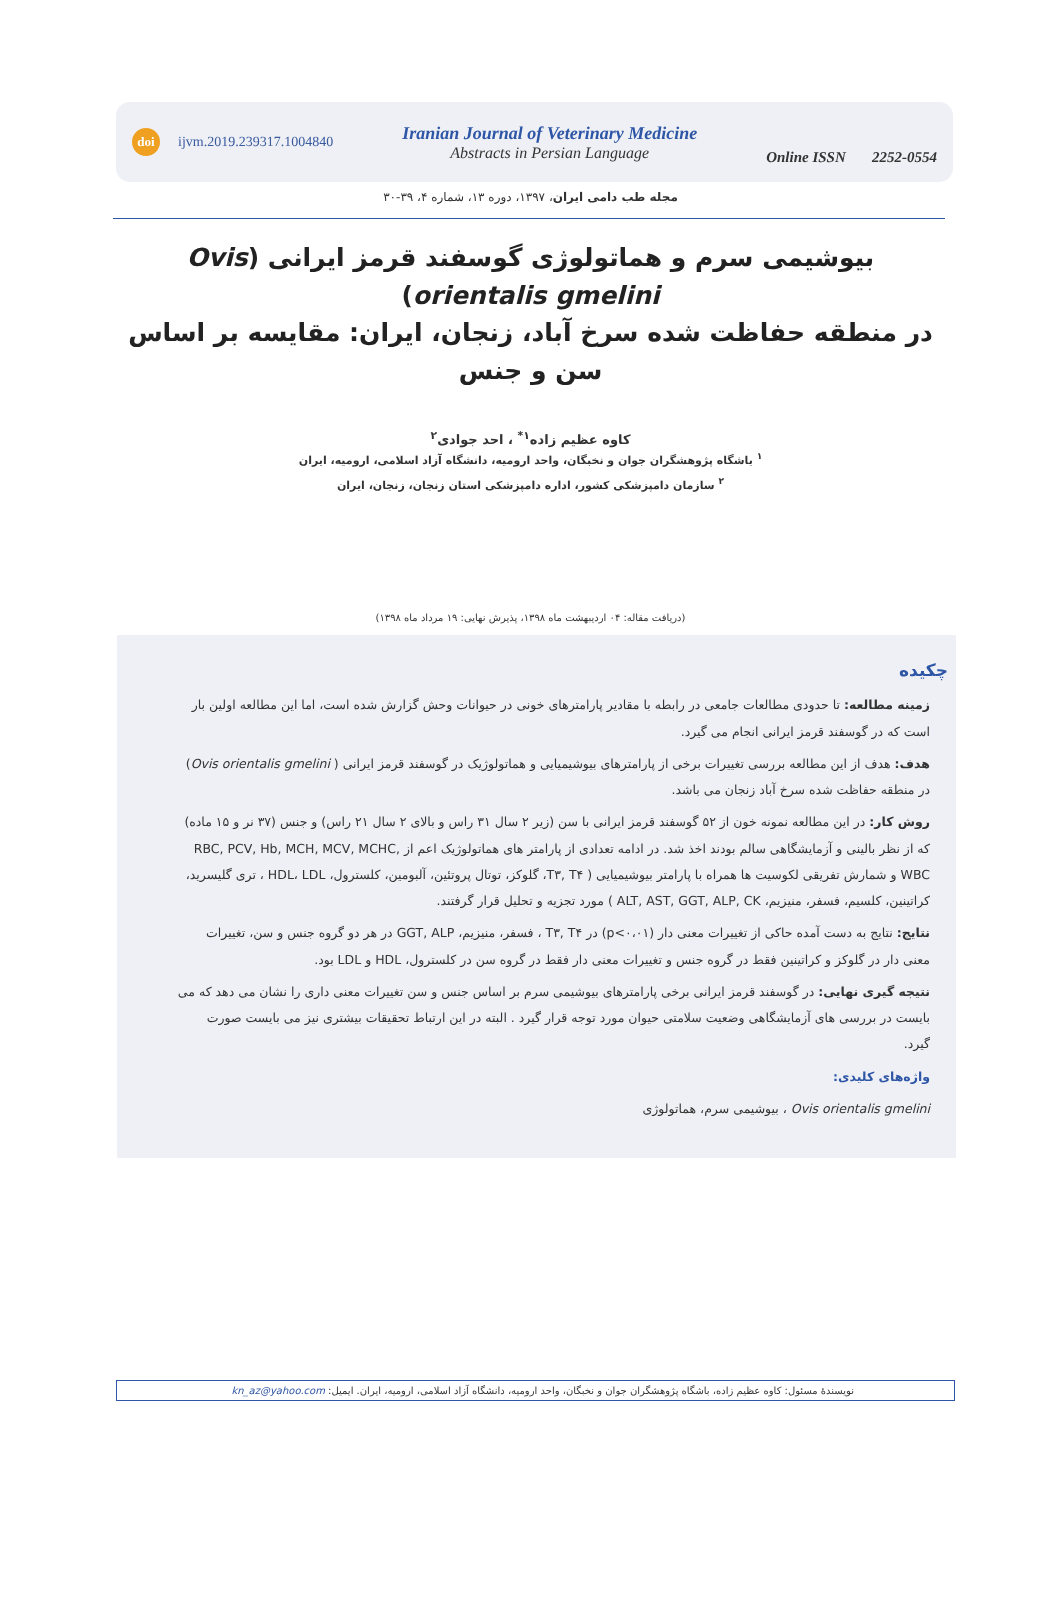doi ijvm.2019.239317.1004840
Iranian Journal of Veterinary Medicine
Abstracts in Persian Language
Online ISSN 2252-0554
مجله طب دامی ایران، ۱۳۹۷، دوره ۱۳، شماره ۴، ۳۹-۳۰
بیوشیمی سرم و هماتولوژی گوسفند قرمز ایرانی (Ovis orientalis gmelini)
در منطقه حفاظت شده سرخ آباد، زنجان، ایران: مقایسه بر اساس سن و جنس
کاوه عظیم زاده<sup>۱*</sup> ، احد جوادی<sup>۲</sup>
<sup>۱</sup> باشگاه پژوهشگران جوان و نخبگان، واحد ارومیه، دانشگاه آزاد اسلامی، ارومیه، ایران
<sup>۲</sup> سازمان دامپزشکی کشور، اداره دامپزشکی استان زنجان، زنجان، ایران
(دریافت مقاله: ۰۴ اردیبهشت ماه ۱۳۹۸، پذیرش نهایی: ۱۹ مرداد ماه ۱۳۹۸)
چکیده
زمینه مطالعه: تا حدودی مطالعات جامعی در رابطه با مقادیر پارامترهای خونی در حیوانات وحش گزارش شده است، اما این مطالعه اولین بار است که در گوسفند قرمز ایرانی انجام می گیرد.
هدف: هدف از این مطالعه بررسی تغییرات برخی از پارامترهای بیوشیمیایی و هماتولوژیک در گوسفند قرمز ایرانی ( Ovis orientalis gmelini) در منطقه حفاظت شده سرخ آباد زنجان می باشد.
روش کار: در این مطالعه نمونه خون از ۵۲ گوسفند قرمز ایرانی با سن (زیر ۲ سال ۳۱ راس و بالای ۲ سال ۲۱ راس) و جنس (۳۷ نر و ۱۵ ماده) که از نظر بالینی و آزمایشگاهی سالم بودند اخذ شد. در ادامه تعدادی از پارامتر های هماتولوژیک اعم از RBC, PCV, Hb, MCH, MCV, MCHC, WBC و شمارش تفریقی لکوسیت ها همراه با پارامتر بیوشیمیایی ( T۳, T۴، گلوکز، توتال پروتئین، آلبومین، کلسترول، HDL، LDL ، تری گلیسرید، کراتینین، کلسیم، فسفر، منیزیم، ALT, AST, GGT, ALP, CK ) مورد تجزیه و تحلیل قرار گرفتند.
نتایج: نتایج به دست آمده حاکی از تغییرات معنی دار (p<۰،۰۱) در T۳, T۴ ، فسفر، منیزیم، GGT, ALP در هر دو گروه جنس و سن، تغییرات معنی دار در گلوکز و کراتینین فقط در گروه جنس و تغییرات معنی دار فقط در گروه سن در کلسترول، HDL و LDL بود.
نتیجه گیری نهایی: در گوسفند قرمز ایرانی برخی پارامترهای بیوشیمی سرم بر اساس جنس و سن تغییرات معنی داری را نشان می دهد که می بایست در بررسی های آزمایشگاهی وضعیت سلامتی حیوان مورد توجه قرار گیرد . البته در این ارتباط تحقیقات بیشتری نیز می بایست صورت گیرد.
واژه‌های کلیدی:
Ovis orientalis gmelini ، بیوشیمی سرم، هماتولوژی
نویسندهٔ مسئول: کاوه عظیم زاده، باشگاه پژوهشگران جوان و نخبگان، واحد ارومیه، دانشگاه آزاد اسلامی، ارومیه، ایران. ایمیل: kn_az@yahoo.com